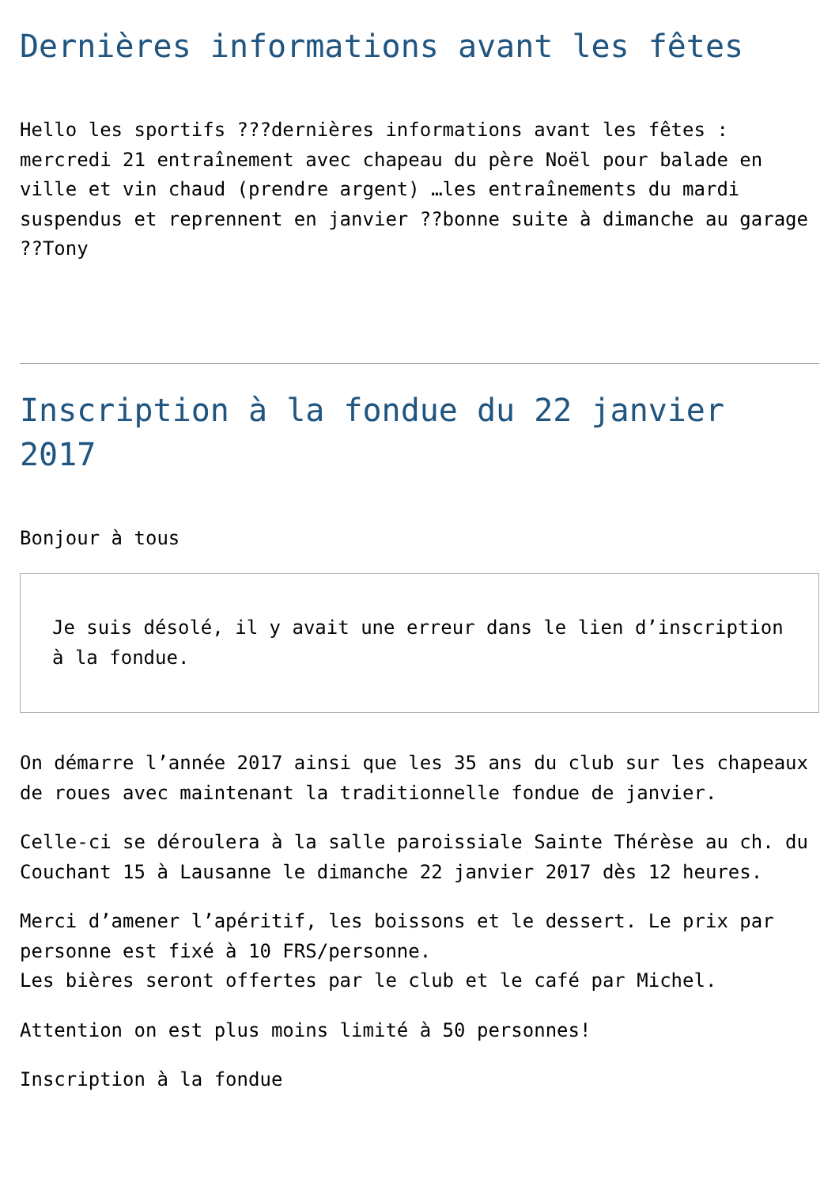Dernières informations avant les fêtes
Hello les sportifs ???dernières informations avant les fêtes : mercredi 21 entraînement avec chapeau du père Noël pour balade en ville et vin chaud (prendre argent) …les entraînements du mardi suspendus et reprennent en janvier ??bonne suite à dimanche au garage ??Tony
Inscription à la fondue du 22 janvier 2017
Bonjour à tous
Je suis désolé, il y avait une erreur dans le lien d’inscription à la fondue.
On démarre l’année 2017 ainsi que les 35 ans du club sur les chapeaux de roues avec maintenant la traditionnelle fondue de janvier.
Celle-ci se déroulera à la salle paroissiale Sainte Thérèse au ch. du Couchant 15 à Lausanne le dimanche 22 janvier 2017 dès 12 heures.
Merci d’amener l’apéritif, les boissons et le dessert. Le prix par personne est fixé à 10 FRS/personne.
Les bières seront offertes par le club et le café par Michel.
Attention on est plus moins limité à 50 personnes!
Inscription à la fondue